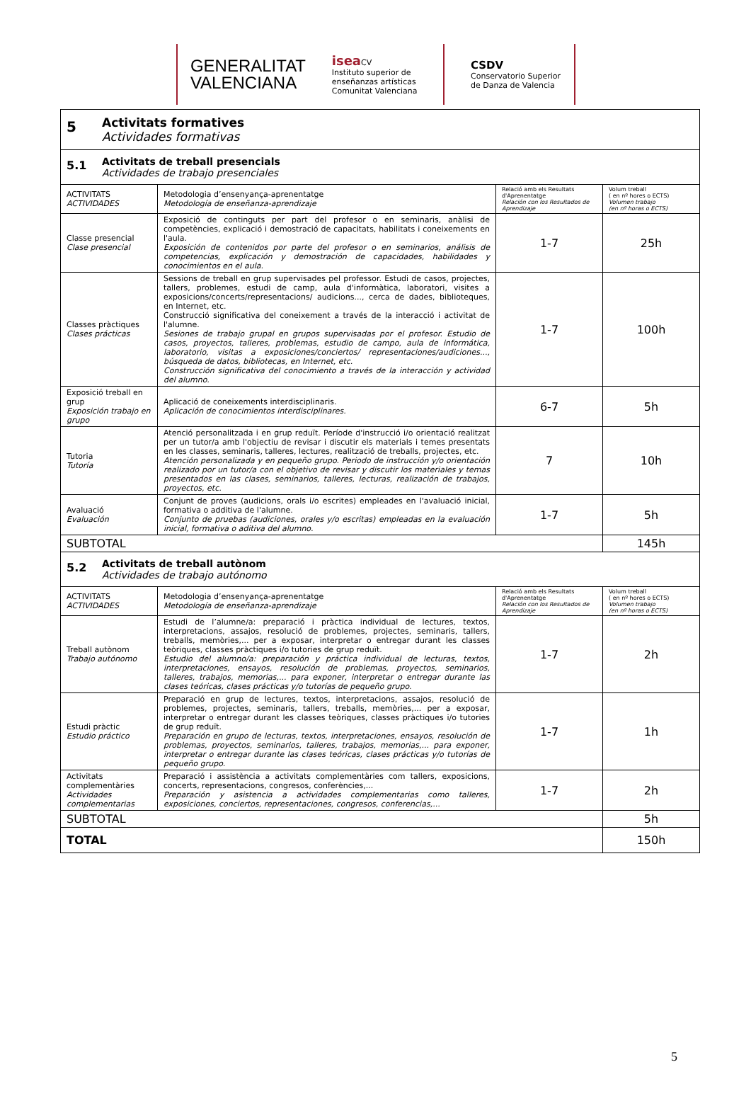GENERALITAT
VALENCIANA
isea CV
Instituto superior de
enseñanzas artísticas
Comunitat Valenciana
CSDV
Conservatorio Superior
de Danza de Valencia
| 5 Activitats formatives Actividades formativas | | | |
| 5.1 Activitats de treball presencials Actividades de trabajo presenciales | | | |
| ACTIVITATS ACTIVIDADES | Metodologia d’ensenyança-aprenentatge Metodología de enseñanza-aprendizaje | Relació amb els Resultats d'Aprenentatge Relación con los Resultados de Aprendizaje | Volum treball ( en nº hores o ECTS) Volumen trabajo (en nº horas o ECTS) |
| Classe presencial Clase presencial | Exposició de continguts per part del profesor o en seminaris, anàlisi de competències, explicació i demostració de capacitats, habilitats i coneixements en l'aula. Exposición de contenidos por parte del profesor o en seminarios, análisis de competencias, explicación y demostración de capacidades, habilidades y conocimientos en el aula. | 1-7 | 25h |
| Classes pràctiques Clases prácticas | Sessions de treball en grup supervisades pel professor. Estudi de casos, projectes, tallers, problemes, estudi de camp, aula d'informàtica, laboratori, visites a exposicions/concerts/representacions/ audicions..., cerca de dades, biblioteques, en Internet, etc. Construcció significativa del coneixement a través de la interacció i activitat de l'alumne. Sesiones de trabajo grupal en grupos supervisadas por el profesor. Estudio de casos, proyectos, talleres, problemas, estudio de campo, aula de informática, laboratorio, visitas a exposiciones/conciertos/ representaciones/audiciones..., búsqueda de datos, bibliotecas, en Internet, etc. Construcción significativa del conocimiento a través de la interacción y actividad del alumno. | 1-7 | 100h |
| Exposició treball en grup Exposición trabajo en grupo | Aplicació de coneixements interdisciplinaris. Aplicación de conocimientos interdisciplinares. | 6-7 | 5h |
| Tutoria Tutoría | Atenció personalitzada i en grup reduït. Període d'instrucció i/o orientació realitzat per un tutor/a amb l'objectiu de revisar i discutir els materials i temes presentats en les classes, seminaris, talleres, lectures, realització de treballs, projectes, etc. Atención personalizada y en pequeño grupo. Periodo de instrucción y/o orientación realizado por un tutor/a con el objetivo de revisar y discutir los materiales y temas presentados en las clases, seminarios, talleres, lecturas, realización de trabajos, proyectos, etc. | 7 | 10h |
| Avaluació Evaluación | Conjunt de proves (audicions, orals i/o escrites) empleades en l'avaluació inicial, formativa o additiva de l'alumne. Conjunto de pruebas (audiciones, orales y/o escritas) empleadas en la evaluación inicial, formativa o aditiva del alumno. | 1-7 | 5h |
| SUBTOTAL | | | 145h |
| 5.2 Activitats de treball autònom Actividades de trabajo autónomo | | | |
| ACTIVITATS ACTIVIDADES | Metodologia d’ensenyança-aprenentatge Metodología de enseñanza-aprendizaje | Relació amb els Resultats d'Aprenentatge Relación con los Resultados de Aprendizaje | Volum treball ( en nº hores o ECTS) Volumen trabajo (en nº horas o ECTS) |
| Treball autònom Trabajo autónomo | Estudi de l’alumne/a: preparació i pràctica individual de lectures, textos, interpretacions, assajos, resolució de problemes, projectes, seminaris, tallers, treballs, memòries,... per a exposar, interpretar o entregar durant les classes teòriques, classes pràctiques i/o tutories de grup reduït. Estudio del alumno/a: preparación y práctica individual de lecturas, textos, interpretaciones, ensayos, resolución de problemas, proyectos, seminarios, talleres, trabajos, memorias,... para exponer, interpretar o entregar durante las clases teóricas, clases prácticas y/o tutorías de pequeño grupo. | 1-7 | 2h |
| Estudi pràctic Estudio práctico | Preparació en grup de lectures, textos, interpretacions, assajos, resolució de problemes, projectes, seminaris, tallers, treballs, memòries,... per a exposar, interpretar o entregar durant les classes teòriques, classes pràctiques i/o tutories de grup reduït. Preparación en grupo de lecturas, textos, interpretaciones, ensayos, resolución de problemas, proyectos, seminarios, talleres, trabajos, memorias,... para exponer, interpretar o entregar durante las clases teóricas, clases prácticas y/o tutorías de pequeño grupo. | 1-7 | 1h |
| Activitats complementàries Actividades complementarias | Preparació i assistència a activitats complementàries com tallers, exposicions, concerts, representacions, congresos, conferències,... Preparación y asistencia a actividades complementarias como talleres, exposiciones, conciertos, representaciones, congresos, conferencias,... | 1-7 | 2h |
| SUBTOTAL | | | 5h |
| TOTAL | | | 150h |
5